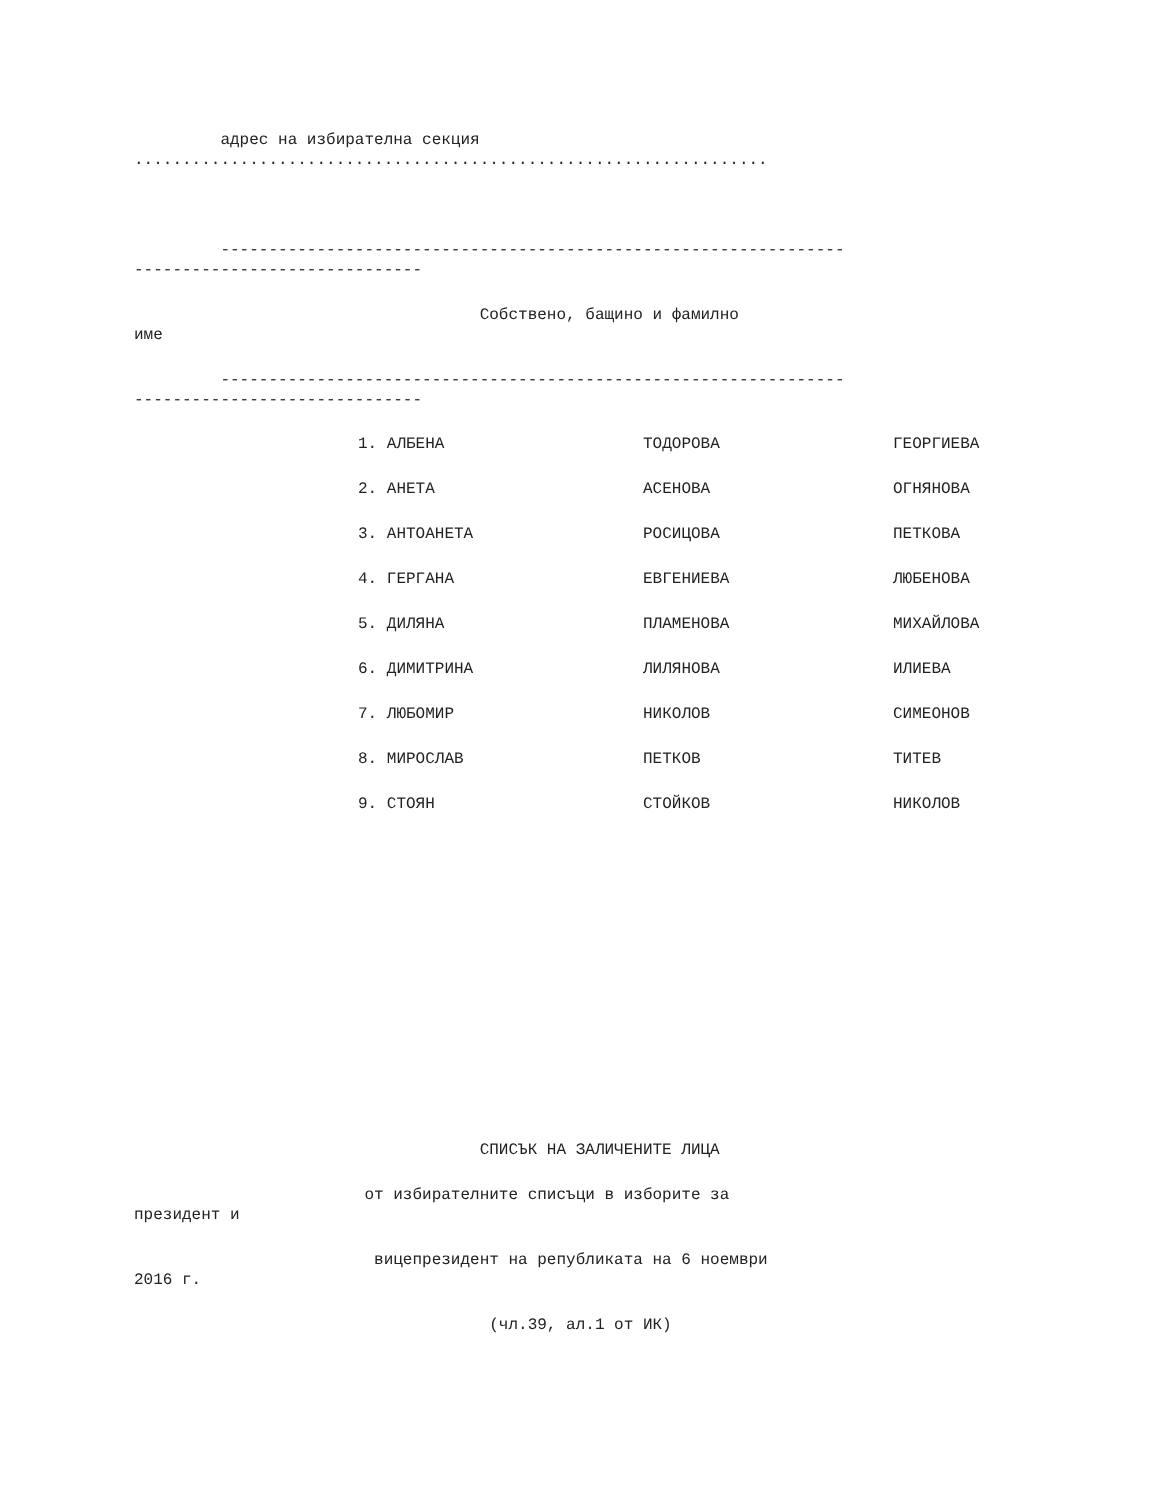адрес на избирателна секция
..................................................................
-----------------------------------------------------------------
------------------------------
Собствено, бащино и фамилно
име
-----------------------------------------------------------------
------------------------------
| 1. АЛБЕНА | ТОДОРОВА | ГЕОРГИЕВА |
| 2. АНЕТА | АСЕНОВА | ОГНЯНОВА |
| 3. АНТОАНЕТА | РОСИЦОВА | ПЕТКОВА |
| 4. ГЕРГАНА | ЕВГЕНИЕВА | ЛЮБЕНОВА |
| 5. ДИЛЯНА | ПЛАМЕНОВА | МИХАЙЛОВА |
| 6. ДИМИТРИНА | ЛИЛЯНОВА | ИЛИЕВА |
| 7. ЛЮБОМИР | НИКОЛОВ | СИМЕОНОВ |
| 8. МИРОСЛАВ | ПЕТКОВ | ТИТЕВ |
| 9. СТОЯН | СТОЙКОВ | НИКОЛОВ |
СПИСЪК НА ЗАЛИЧЕНИТЕ ЛИЦА
от избирателните списъци в изборите за
президент и
вицепрезидент на републиката на 6 ноември
2016 г.
(чл.39, ал.1 от ИК)